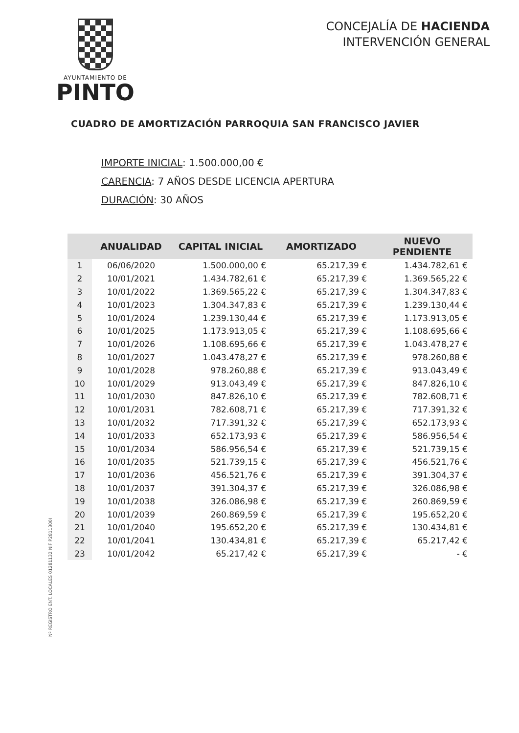AYUNTAMIENTO DE
PINTO
CONCEJALÍA DE HACIENDA
INTERVENCIÓN GENERAL
CUADRO DE AMORTIZACIÓN PARROQUIA SAN FRANCISCO JAVIER
IMPORTE INICIAL: 1.500.000,00 €
CARENCIA: 7 AÑOS DESDE LICENCIA APERTURA
DURACIÓN: 30 AÑOS
| | ANUALIDAD | CAPITAL INICIAL | AMORTIZADO | NUEVO PENDIENTE |
| --- | --- | --- | --- | --- |
| 1 | 06/06/2020 | 1.500.000,00 € | 65.217,39 € | 1.434.782,61 € |
| 2 | 10/01/2021 | 1.434.782,61 € | 65.217,39 € | 1.369.565,22 € |
| 3 | 10/01/2022 | 1.369.565,22 € | 65.217,39 € | 1.304.347,83 € |
| 4 | 10/01/2023 | 1.304.347,83 € | 65.217,39 € | 1.239.130,44 € |
| 5 | 10/01/2024 | 1.239.130,44 € | 65.217,39 € | 1.173.913,05 € |
| 6 | 10/01/2025 | 1.173.913,05 € | 65.217,39 € | 1.108.695,66 € |
| 7 | 10/01/2026 | 1.108.695,66 € | 65.217,39 € | 1.043.478,27 € |
| 8 | 10/01/2027 | 1.043.478,27 € | 65.217,39 € | 978.260,88 € |
| 9 | 10/01/2028 | 978.260,88 € | 65.217,39 € | 913.043,49 € |
| 10 | 10/01/2029 | 913.043,49 € | 65.217,39 € | 847.826,10 € |
| 11 | 10/01/2030 | 847.826,10 € | 65.217,39 € | 782.608,71 € |
| 12 | 10/01/2031 | 782.608,71 € | 65.217,39 € | 717.391,32 € |
| 13 | 10/01/2032 | 717.391,32 € | 65.217,39 € | 652.173,93 € |
| 14 | 10/01/2033 | 652.173,93 € | 65.217,39 € | 586.956,54 € |
| 15 | 10/01/2034 | 586.956,54 € | 65.217,39 € | 521.739,15 € |
| 16 | 10/01/2035 | 521.739,15 € | 65.217,39 € | 456.521,76 € |
| 17 | 10/01/2036 | 456.521,76 € | 65.217,39 € | 391.304,37 € |
| 18 | 10/01/2037 | 391.304,37 € | 65.217,39 € | 326.086,98 € |
| 19 | 10/01/2038 | 326.086,98 € | 65.217,39 € | 260.869,59 € |
| 20 | 10/01/2039 | 260.869,59 € | 65.217,39 € | 195.652,20 € |
| 21 | 10/01/2040 | 195.652,20 € | 65.217,39 € | 130.434,81 € |
| 22 | 10/01/2041 | 130.434,81 € | 65.217,39 € | 65.217,42 € |
| 23 | 10/01/2042 | 65.217,42 € | 65.217,39 € | - € |
Nº REGISTRO ENT. LOCALES 01281132 NIF P2811300I